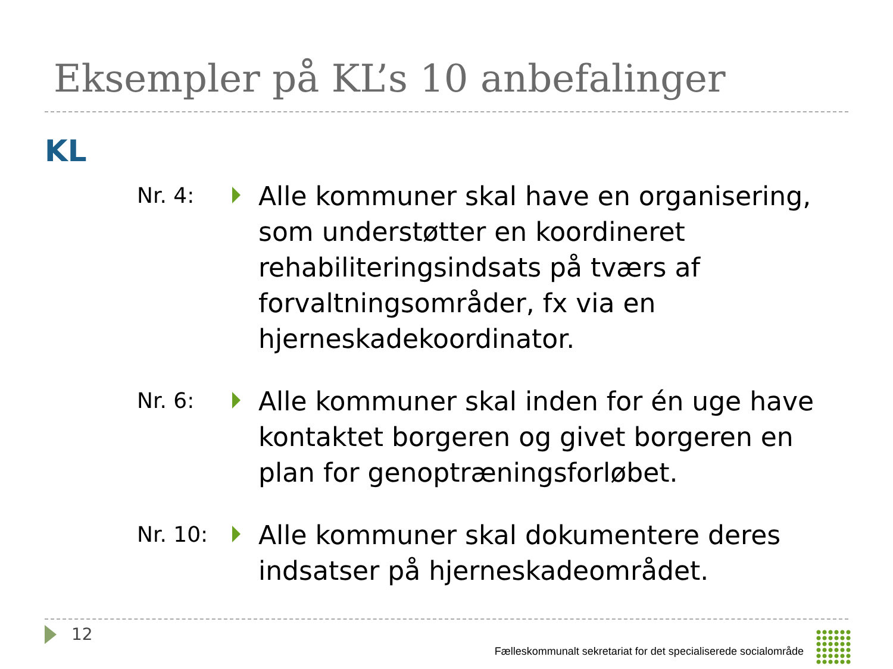Eksempler på KL’s 10 anbefalinger
KL
Nr. 4:
Alle kommuner skal have en organisering, som understøtter en koordineret rehabiliteringsindsats på tværs af forvaltningsområder, fx via en hjerneskadekoordinator.
Nr. 6:
Alle kommuner skal inden for én uge have kontaktet borgeren og givet borgeren en plan for genoptræningsforløbet.
Nr. 10:
Alle kommuner skal dokumentere deres indsatser på hjerneskadeområdet.
12
Fælleskommunalt sekretariat for det specialiserede socialområde